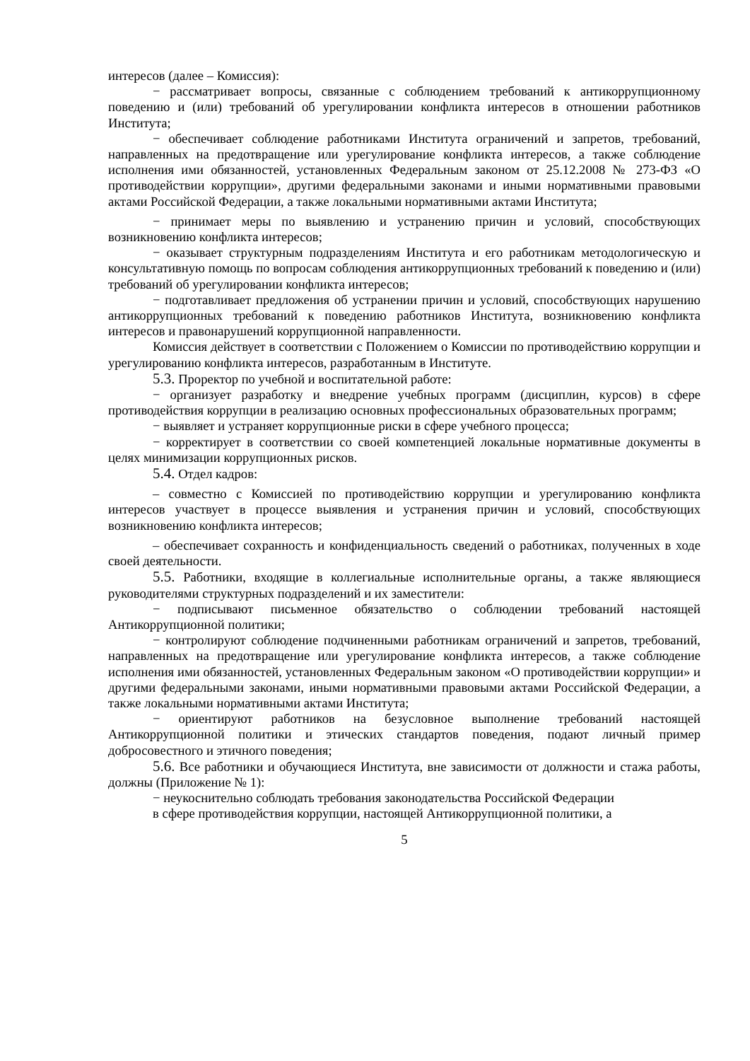интересов (далее – Комиссия):
− рассматривает вопросы, связанные с соблюдением требований к антикоррупционному поведению и (или) требований об урегулировании конфликта интересов в отношении работников Института;
− обеспечивает соблюдение работниками Института ограничений и запретов, требований, направленных на предотвращение или урегулирование конфликта интересов, а также соблюдение исполнения ими обязанностей, установленных Федеральным законом от 25.12.2008 № 273-ФЗ «О противодействии коррупции», другими федеральными законами и иными нормативными правовыми актами Российской Федерации, а также локальными нормативными актами Института;
− принимает меры по выявлению и устранению причин и условий, способствующих возникновению конфликта интересов;
− оказывает структурным подразделениям Института и его работникам методологическую и консультативную помощь по вопросам соблюдения антикоррупционных требований к поведению и (или) требований об урегулировании конфликта интересов;
− подготавливает предложения об устранении причин и условий, способствующих нарушению антикоррупционных требований к поведению работников Института, возникновению конфликта интересов и правонарушений коррупционной направленности.
Комиссия действует в соответствии с Положением о Комиссии по противодействию коррупции и урегулированию конфликта интересов, разработанным в Институте.
5.3. Проректор по учебной и воспитательной работе:
− организует разработку и внедрение учебных программ (дисциплин, курсов) в сфере противодействия коррупции в реализацию основных профессиональных образовательных программ;
− выявляет и устраняет коррупционные риски в сфере учебного процесса;
− корректирует в соответствии со своей компетенцией локальные нормативные документы в целях минимизации коррупционных рисков.
5.4. Отдел кадров:
– совместно с Комиссией по противодействию коррупции и урегулированию конфликта интересов участвует в процессе выявления и устранения причин и условий, способствующих возникновению конфликта интересов;
– обеспечивает сохранность и конфиденциальность сведений о работниках, полученных в ходе своей деятельности.
5.5. Работники, входящие в коллегиальные исполнительные органы, а также являющиеся руководителями структурных подразделений и их заместители:
− подписывают письменное обязательство о соблюдении требований настоящей Антикоррупционной политики;
− контролируют соблюдение подчиненными работникам ограничений и запретов, требований, направленных на предотвращение или урегулирование конфликта интересов, а также соблюдение исполнения ими обязанностей, установленных Федеральным законом «О противодействии коррупции» и другими федеральными законами, иными нормативными правовыми актами Российской Федерации, а также локальными нормативными актами Института;
− ориентируют работников на безусловное выполнение требований настоящей Антикоррупционной политики и этических стандартов поведения, подают личный пример добросовестного и этичного поведения;
5.6. Все работники и обучающиеся Института, вне зависимости от должности и стажа работы, должны (Приложение № 1):
− неукоснительно соблюдать требования законодательства Российской Федерации
в сфере противодействия коррупции, настоящей Антикоррупционной политики, а
5